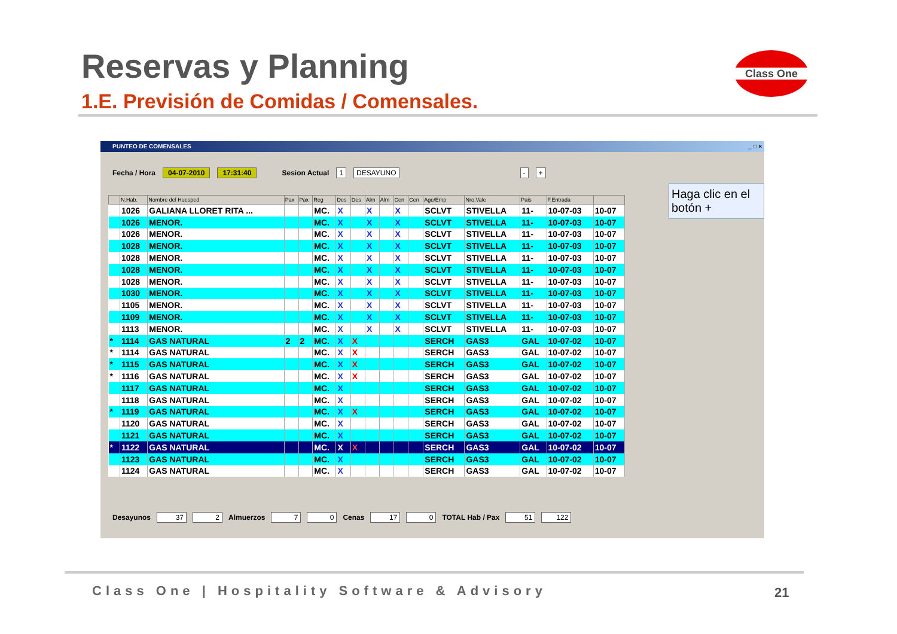Reservas y Planning
1.E. Previsión de Comidas / Comensales.
Class One
PUNTEO DE COMENSALES _ □ ×
Fecha / Hora 04-07-2010 17:31:40 Sesion Actual 1 DESAYUNO - +
Haga clic en el botón +
| | N.Hab. | Nombre del Huesped | Pax | Pax | Reg | Des | Des | Alm | Alm | Cen | Cen | Age/Emp | Nro.Vale | Pais | F.Entrada | |
| --- | --- | --- | --- | --- | --- | --- | --- | --- | --- | --- | --- | --- | --- | --- | --- | --- |
| | 1026 | GALIANA LLORET RITA ... | | | MC. | X | | X | | X | | SCLVT | STIVELLA | 11- | 10-07-03 | 10-07 |
| | 1026 | MENOR. | | | MC. | X | | X | | X | | SCLVT | STIVELLA | 11- | 10-07-03 | 10-07 |
| | 1026 | MENOR. | | | MC. | X | | X | | X | | SCLVT | STIVELLA | 11- | 10-07-03 | 10-07 |
| | 1028 | MENOR. | | | MC. | X | | X | | X | | SCLVT | STIVELLA | 11- | 10-07-03 | 10-07 |
| | 1028 | MENOR. | | | MC. | X | | X | | X | | SCLVT | STIVELLA | 11- | 10-07-03 | 10-07 |
| | 1028 | MENOR. | | | MC. | X | | X | | X | | SCLVT | STIVELLA | 11- | 10-07-03 | 10-07 |
| | 1028 | MENOR. | | | MC. | X | | X | | X | | SCLVT | STIVELLA | 11- | 10-07-03 | 10-07 |
| | 1030 | MENOR. | | | MC. | X | | X | | X | | SCLVT | STIVELLA | 11- | 10-07-03 | 10-07 |
| | 1105 | MENOR. | | | MC. | X | | X | | X | | SCLVT | STIVELLA | 11- | 10-07-03 | 10-07 |
| | 1109 | MENOR. | | | MC. | X | | X | | X | | SCLVT | STIVELLA | 11- | 10-07-03 | 10-07 |
| | 1113 | MENOR. | | | MC. | X | | X | | X | | SCLVT | STIVELLA | 11- | 10-07-03 | 10-07 |
| * | 1114 | GAS NATURAL | 2 | 2 | MC. | X | X | | | | | SERCH | GAS3 | GAL | 10-07-02 | 10-07 |
| * | 1114 | GAS NATURAL | | | MC. | X | X | | | | | SERCH | GAS3 | GAL | 10-07-02 | 10-07 |
| * | 1115 | GAS NATURAL | | | MC. | X | X | | | | | SERCH | GAS3 | GAL | 10-07-02 | 10-07 |
| * | 1116 | GAS NATURAL | | | MC. | X | X | | | | | SERCH | GAS3 | GAL | 10-07-02 | 10-07 |
| | 1117 | GAS NATURAL | | | MC. | X | | | | | | SERCH | GAS3 | GAL | 10-07-02 | 10-07 |
| | 1118 | GAS NATURAL | | | MC. | X | | | | | | SERCH | GAS3 | GAL | 10-07-02 | 10-07 |
| * | 1119 | GAS NATURAL | | | MC. | X | X | | | | | SERCH | GAS3 | GAL | 10-07-02 | 10-07 |
| | 1120 | GAS NATURAL | | | MC. | X | | | | | | SERCH | GAS3 | GAL | 10-07-02 | 10-07 |
| | 1121 | GAS NATURAL | | | MC. | X | | | | | | SERCH | GAS3 | GAL | 10-07-02 | 10-07 |
| * | 1122 | GAS NATURAL | | | MC. | X | X | | | | | SERCH | GAS3 | GAL | 10-07-02 | 10-07 |
| | 1123 | GAS NATURAL | | | MC. | X | | | | | | SERCH | GAS3 | GAL | 10-07-02 | 10-07 |
| | 1124 | GAS NATURAL | | | MC. | X | | | | | | SERCH | GAS3 | GAL | 10-07-02 | 10-07 |
Desayunos 37 2 Almuerzos 7 0 Cenas 17 0 TOTAL Hab / Pax 51 122
Class One | Hospitality Software & Advisory
21